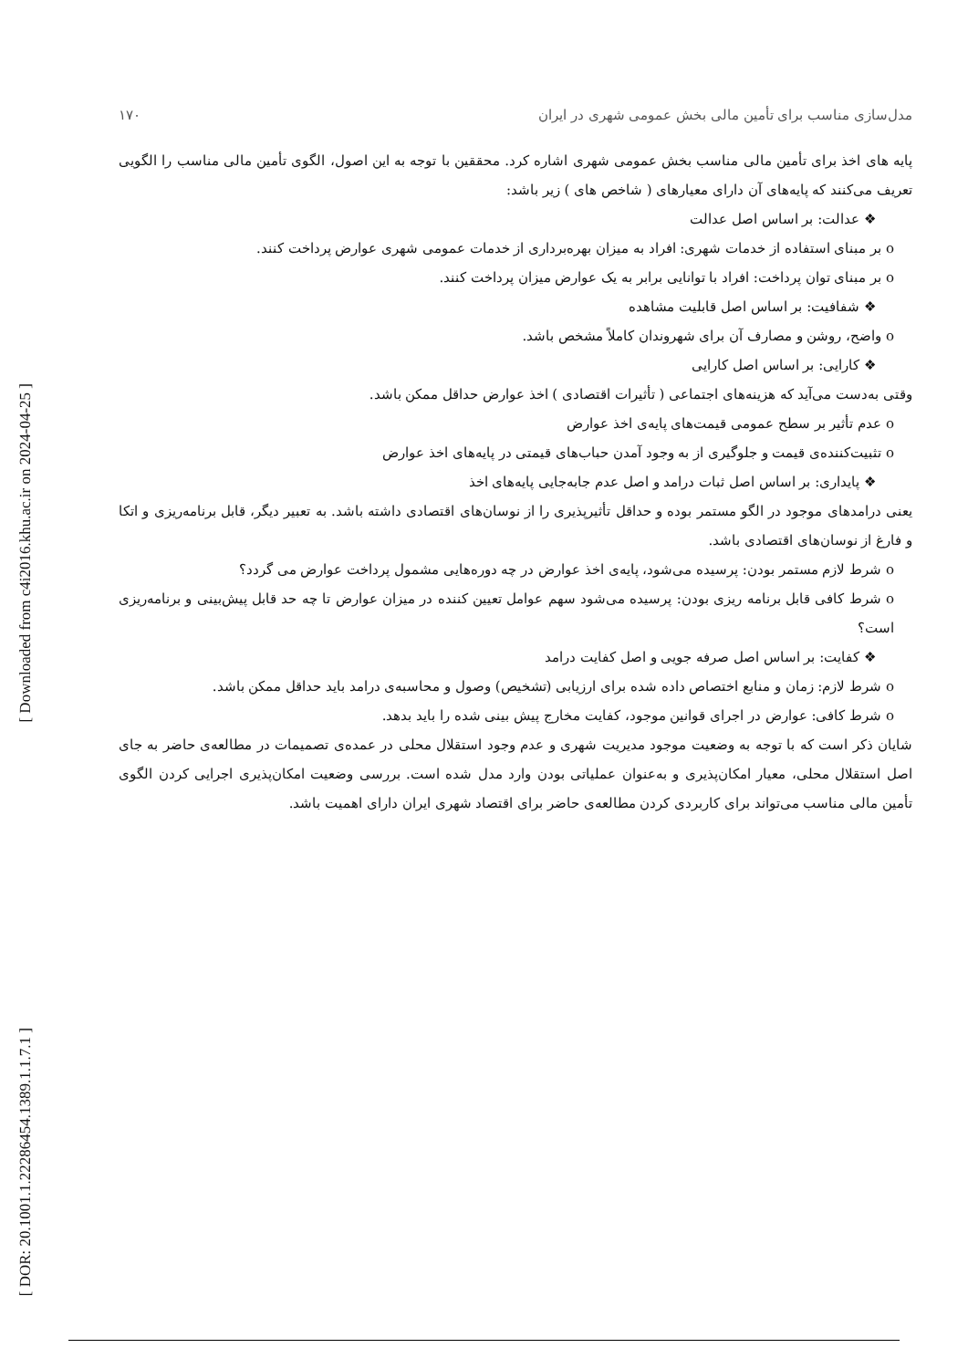[ Downloaded from c4i2016.khu.ac.ir on 2024-04-25 ]
[ DOR: 20.1001.1.22286454.1389.1.1.7.1 ]
مدل‌سازی مناسب برای تأمین مالی بخش عمومی شهری در ایران ۱۷۰
پایه های اخذ برای تأمین مالی مناسب بخش عمومی شهری اشاره کرد. محققین با توجه به این اصول، الگوی تأمین مالی مناسب را الگویی تعریف می‌کنند که پایه‌های آن دارای معیارهای ( شاخص های ) زیر باشد:
❖ عدالت: بر اساس اصل عدالت
o بر مبنای استفاده از خدمات شهری: افراد به میزان بهره‌برداری از خدمات عمومی شهری عوارض پرداخت کنند.
o بر مبنای توان پرداخت: افراد با توانایی برابر به یک عوارض میزان پرداخت کنند.
❖ شفافیت: بر اساس اصل قابلیت مشاهده
o واضح، روشن و مصارف آن برای شهروندان کاملاً مشخص باشد.
❖ کارایی: بر اساس اصل کارایی
وقتی به‌دست می‌آید که هزینه‌های اجتماعی ( تأثیرات اقتصادی ) اخذ عوارض حداقل ممکن باشد.
o عدم تأثیر بر سطح عمومی قیمت‌های پایه‌ی اخذ عوارض
o تثبیت‌کننده‌ی قیمت و جلوگیری از به وجود آمدن حباب‌های قیمتی در پایه‌های اخذ عوارض
❖ پایداری: بر اساس اصل ثبات درامد و اصل عدم جابه‌جایی پایه‌های اخذ
یعنی درامدهای موجود در الگو مستمر بوده و حداقل تأثیرپذیری را از نوسان‌های اقتصادی داشته باشد. به تعبیر دیگر، قابل برنامه‌ریزی و اتکا و فارغ از نوسان‌های اقتصادی باشد.
o شرط لازم مستمر بودن: پرسیده می‌شود، پایه‌ی اخذ عوارض در چه دوره‌هایی مشمول پرداخت عوارض می گردد؟
o شرط کافی قابل برنامه ریزی بودن: پرسیده می‌شود سهم عوامل تعیین کننده در میزان عوارض تا چه حد قابل پیش‌بینی و برنامه‌ریزی است؟
❖ کفایت: بر اساس اصل صرفه جویی و اصل کفایت درامد
o شرط لازم: زمان و منابع اختصاص داده شده برای ارزیابی (تشخیص) وصول و محاسبه‌ی درامد باید حداقل ممکن باشد.
o شرط کافی: عوارض در اجرای قوانین موجود، کفایت مخارج پیش بینی شده را باید بدهد.
شایان ذکر است که با توجه به وضعیت موجود مدیریت شهری و عدم وجود استقلال محلی در عمده‌ی تصمیمات در مطالعه‌ی حاضر به جای اصل استقلال محلی، معیار امکان‌پذیری و به‌عنوان عملیاتی بودن وارد مدل شده است. بررسی وضعیت امکان‌پذیری اجرایی کردن الگوی تأمین مالی مناسب می‌تواند برای کاربردی کردن مطالعه‌ی حاضر برای اقتصاد شهری ایران دارای اهمیت باشد.